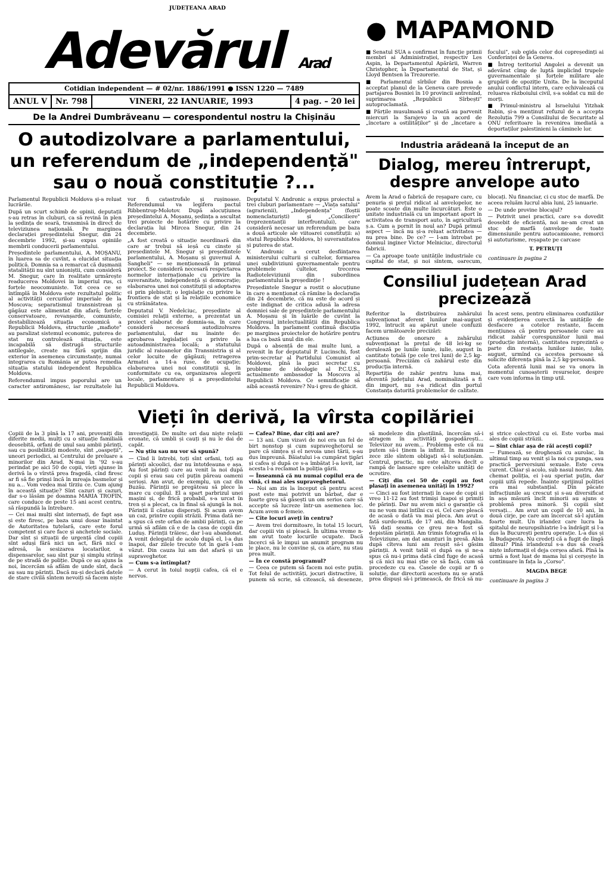JUDEȚEANA ARAD
Adevărul Arad
Cotidian independent — # 02/nr. 1886/1991 ● ISSN 1220 — 7489
ANUL V Nr. 798 VINERI, 22 IANUARIE, 1993 4 pag. – 20 lei
De la Andrei Dumbrăveanu — corespondentul nostru la Chișinău
O autodizolvare a parlamentului, un referendum de „independență" sau o nouă constituție ?...
Parlamentul Republicii Moldova și-a reluat lucrările.
După un scurt schimb de opinii, deputații s-au retras în cluburi, ca să revină în plen la ședința de seară, transmisă în direct de televiziunea națională. Pe marginea declarației președintelui Snegur, din 24 decembrie 1992, și-au expus opiniile membrii conducerii parlamentului.
Președintele parlamentului, A. MOȘANU, în luarea sa de cuvînt, a elucidat situația politică. Domnia sa a remarcat că dușmanii statalității nu sînt unioniștii, cum consideră M. Snegur, care în realitate urmărește readucerea Moldovei în imperiul rus, ci forțele neocomuniste. Tot ceea ce se întîmplă în Moldova este rezultatul politic al activității cercurilor imperiale de la Moscova; separatismul transnistrean și găgăuz este alimentat din afară; forțele conservatoare, revanșarde, comuniste, destabilizează situația economică a Republicii Moldova, structurile „mafiote" au paralizat sistemul economic, puterea de stat nu controlează situația, este incapabilă să distrugă structurile antilegale, create nu fără sprijin din exterior în asemenea circumstanțe, numai integrarea cu România ar putea remedia situația statului independent Republica Moldova.
Referendumul impus poporului are un caracter antiromânesc, iar rezultatele lui vor fi catastrofale și rușinoase. Referendumul va legifera pactul Ribbentrop-Molotov. După alocuțiunea președintelui A. Moșanu, ședința a ascultat trei proiecte de hotărîre cu privire la declarația lui Mircea Snegur, din 24 decembrie.
„A fost creată o situație neordinară din care ar trebui să ieșă cu cinste și președintele M. Snegur și președintele parlamentului, A. Moșanu și guvernul A. Sangheli" — se menționează în primul proiect. Se consideră necesară respectarea normelor internaționale cu privire la suveranitate, independență și democrație; elaborarea unei noi constituții și adoptarea ei prin plebiscit; o legislație cu privire la frontiera de stat și la relațiile economice cu străinătatea.
Deputatul V. Nedelciuc, președinte al comisiei relații externe, a prezentat un proiect elaborat de domnia-sa, în care consideră necesară autodizolvarea parlamentului, dar nu înainte de: aprobarea legislației cu privire la autoadministrarea locală; a statutului juridic al raioanelor din Transnistria și al celor locuite de găgăuzi; retragerea Armatei a 14-a ruse, de ocupație; elaborarea unei noi constituții și, în conformitate cu ea, organizarea alegerii locale, parlamentare și a președintelui Republicii Moldova.
Deputatul V. Andronic a expus proiectul a trei cluburi parlamentare — „Viața satului" (agrarienii), „Independența" (foștii nomenclaturiști) și „Conciliere" (reprezentanții interfrontului), care consideră necesar un referendum pe baza a două articole ale viitoarei constituții: a) statul Republica Moldova, b) suveranitatea și puterea de stat.
V. Andronic a cerut desființarea ministerului culturii și cultelor, formarea unei subdiviziuni guvernamentale pentru problemele cultelor, trecerea Radioteleviziunii din subordinea parlamentului la președinție !
Președintele Snegur a rostit o alocuțiune în care a menționat că rămîne la declarația din 24 decembrie, că nu este de acord și este indignat de critica adusă la adresa domniei sale de președintele parlamentului A. Moșanu și în luările de cuvînt la Congresul intelectualității din Republica Moldova. În parlament continuă discuția pe marginea proiectelor de hotărîre pentru a lua ca bază unul din ele.
După o absență de mai multe luni, a revenit în for deputatul P. Lucinschi, fost prim-secretar al Partidului Comunist al Moldovei, pînă la puci secretar cu probleme de ideologie al P.C.U.S., actualmente ambasador la Moscova al Republicii Moldova. Ce semnificație să aibă această revenire? Nu-i greu de ghicit.
● MAPAMOND
■ Senatul SUA a confirmat în funcție primii membri ai Administrației, respectiv Les Aspin, la Departamentul Apărării, Warren Christopher, la Departamentul de Stat, și Lloyd Bentsen la Trezorerie.
■ Parlamentul sîrbilor din Bosnia a acceptat planul de la Geneva care prevede partajarea Bosniei în 10 provincii antrenînd, suprimarea „Republicii Sîrbești" autoproclamată.
■ Părțile musulmană și croată au parvenit miercuri la Sarajevo la un acord de „încetare a ostilităților" și de „încetare a focului", sub egida celor doi copreședinți ai Conferinței de la Geneva.
■ Întreg teritoriul Angolei a devenit un adevărat cîmp de luptă implicînd trupele guvernamentale și forțele militare ale grupării de opoziție Unita. De la începutul anului conflictul intern, care echivalează cu reluarea războiului civil, s-a soldat cu mii de morți.
■ Primul-ministru al Israelului Yitzhak Rabin, și-a menținut refuzul de a accepta Rezoluția 799 a Consiliului de Securitate al ONU referitoare la revenirea imediată a deportaților palestinieni la căminele lor.
Industria arădeană la început de an
Dialog, mereu întrerupt, despre anvelope auto
Avem la Arad o fabrică de reșapare care, cu penuria și prețul ridicat al anvelopelor, ne poate scoate din multe încurcături. Este o unitate industrială cu un important aport în activitatea de transport auto, în agricultură ș.a. Cum a pornit în noul an? După primul aspect — încă nu și-a reluat activitatea — nu prea bine. De ce? — l-am întrebat pe domnul inginer Victor Melniciuc, directorul fabricii.
— Ca aproape toate unitățile industriale cu capital de stat, și noi sîntem, oarecum, blocați. Nu financiar, ci cu stoc de marfă. De aceea reluăm lucrul abia luni, 25 ianuarie.
— De unde provine blocajul?
— Potrivit unei practici, care s-a dovedit deosebit de eficientă, noi ne-am creat un stoc de marfă (anvelope de toate dimensiunile pentru autocamioane, remorci și autoturisme, reșapate pe carcase
T. PETRUȚI
continuare în pagina 2
Consiliul județean Arad precizează
Referitor la distribuirea zahărului subvenționat aferent lunilor mai-august 1992, întrucît au apărut unele confuzii facem următoarele precizări:
Acțiunea de onorare a zahărului subvenționat la prețul de 48 lei-kg se derulează pe lunile iunie, iulie, august în cantitate totală (pe cele trei luni) de 2,5 kg-persoană. Precizăm că zahărul este din producția internă.
Repartiția de zahăr pentru luna mai, aferentă județului Arad, nominalizată a fi din import, nu s-a ridicat din portul Constanța datorită problemelor de calitate.
În acest sens, pentru eliminarea confuziilor și evidențierea corectă la unitățile de desfacere a cotelor restante, facem mențiunea că pentru persoanele care au ridicat zahăr corespunzător lunii mai (producție internă), cantitatea reprezintă o parte din restanța lunilor iunie, iulie, august, urmînd ca acestea persoane să solicite diferența pînă la 2,5 kg-persoană.
Cota aferentă lunii mai se va onora în momentul cunoașterii resurselor, despre care vom informa în timp util.
Vieți în derivă, la vîrsta copilăriei
Copiii de la 3 pînă la 17 ani, proveniți din diferite medii, mulți cu o situație familială deosebită, orfani de unul sau ambii părinți, sau cu posibilități modeste, sînt „oaspeții", uneori periodici, ai Centrului de preluare a minorilor din Arad. N-mai în '92 s-au perindat pe aici 50 de copii, vieți ajunse în derivă la o vîrstă prea fragedă, cînd firesc ar fi să fie prinși încă în mreaja basmelor și nu a... Vom vedea mai tîrziu ce. Cum ajung în această situație? Sînt cazuri și cazuri, dar s-o lăsăm pe doamna MARIA TROFIN, care conduce de peste 15 ani acest centru, să răspundă la întrebare.
— Cei mai mulți sînt internați, de fapt așa și este firesc, pe baza unui dosar înaintat de Autoritatea tutelară, care este forul competent și care face și anchetele sociale. Dar sînt și situații de urgență cînd copiii sînt aduși fără nici un act, fără nici o adresă, la sesizarea locatarilor, a dispensarelor, sau sînt pur și simplu strînși de pe stradă de poliție. După ce au ajuns la noi, încercăm să aflăm de unde sînt, dacă au sau nu părinți. Dacă nu-și declară datele de stare civilă sîntem nevoiți să facem niște investigații. De multe ori dau niște relații eronate, că umbli și cauți și nu le dai de capăt.
— Nu știu sau nu vor să spună?
— Cînd îi întrebi, toți sînt orfani, toți au părinți alcoolici, dar nu întotdeauna e așa. Au fost părinți care au venit la noi după copii și erau sau cel puțin păreau oameni serioși. Am avut, de exemplu, un caz din Buzău. Părinții se pregăteau să plece la mare cu copilul. El a spart parbrizul unei mașini și, de frică probabil, s-a urcat în tren și a plecat, ca în final să ajungă la noi. Părinții îl căutau disperați. Și acum avem un caz, printre copiii străzii. Prima dată ne-a spus că este orfan de ambii părinți, ca pe urmă să aflăm că e de la casa de copii din Luduș. Părinții trăiesc, dar l-au abandonat. A venit delegatul de acolo după el, l-a dus înapoi, dar zilele trecute tot în gară l-am văzut. Din cauza lui am dat afară și un supraveghetor.
— Cum s-a întîmplat?
— A cerut în toiul nopții cafea, că el e nervos.
— Cafea? Bine, dar cîți ani are?
— 13 ani. Cum vizavi de noi era un fel de birt nonstop și cum supraveghetorul se pare că simțea și el nevoia unei tării, s-au dus împreună. Băiatului i-a cumpărat țigări și cafea și după ce s-a îmbătat l-a lovit, iar acesta l-a reclamat la poliția gării.
— Înseamnă că nu numai copilul era de vină, ci mai ales supraveghetorul.
— Noi am zis la început că pentru acest post este mai potrivit un bărbat, dar e foarte greu să găsești un om serios care să accepte să lucreze într-un asemenea loc. Acum avem o femeie.
— Cîte locuri aveți în centru?
— Avem trei dormitoare, în total 15 locuri, dar copiii vin și pleacă. În ultima vreme n-am avut toate locurile ocupate. Dacă încerci să le impui un anumit program nu le place, nu le convine și, ca atare, nu stau prea mult.
— În ce constă programul?
— Ceea ce putem să facem noi este puțin. Tot felul de activități, jocuri distractive, îi punem să scrie, să citească, să deseneze, să modeleze din plastilină, încercăm să-i atragem în activități gospodărești... Televizor nu avem... Problema este că nu putem să-i ținem la infinit. În maximum zece zile sîntem obligați să-i soluționăm. Centrul, practic, nu este altceva decît o rampă de lansare spre celelalte unități de ocrotire.
— Cîți din cei 50 de copii au fost plasați în asemenea unități în 1992?
— Cinci au fost internați în case de copii și vreo 11-12 au fost trimiși înapoi și primiți de părinți. Dar nu avem nici o garanție că nu ne vom mai întîlni cu ei. Cel care pleacă de acasă o dată va mai pleca. Am avut o fată surdo-mută, de 17 ani, din Mangalia. Vă dați seama ce greu ne-a fost să depistăm părinții. Am trimis fotografia ei la Televiziune, am dat anunțuri în presă. Abia după cîteva luni am reușit să-i găsim părinții. A venit tatăl ei după ea și ne-a spus că nu-i prima dată cînd fuge de acasă și că nici nu mai știe ce să facă, cum să procedeze cu ea. Casele de copii ar fi o soluție, dar directorii acestora nu se arată prea dispuși să-i primească, de frică să nu-și strice colectivul cu ei. Este vorba mai ales de copiii străzii.
— Sînt chiar așa de răi acești copii?
— Fumează, se droghează cu aurolac, în ultimul timp au venit și la noi cu punga, sau practică perversiuni sexuale. Este ceva curent. Chiar și acolo, sub nasul nostru. Am chemat poliția, ei i-au speriat puțin, dar copiii uită repede. Înainte sprijinul poliției era mai substanțial. Din păcate infracțiunile au crescut și s-au diversificat în așa măsură încît minorii au ajuns o problemă prea minoră. Și copiii sînt versați... Am avut un copil de 10 ani, în două cirje, pe care am încercat să-l ajutăm foarte mult. Un irlandez care lucra la spitalul de neuropsihiatrie l-a îndrăgit și l-a dus la București pentru operație. L-a dus și la Budapesta. Nu credeți că a fugit de lîngă dînsul? Pînă irlandezul s-a dus să ceară niște informații el deja cerșea afară. Pînă la urmă a fost luat de mama lui și cerșește în continuare în fața la „Corso".
MAGDA BEGE
continuare în pagina 3